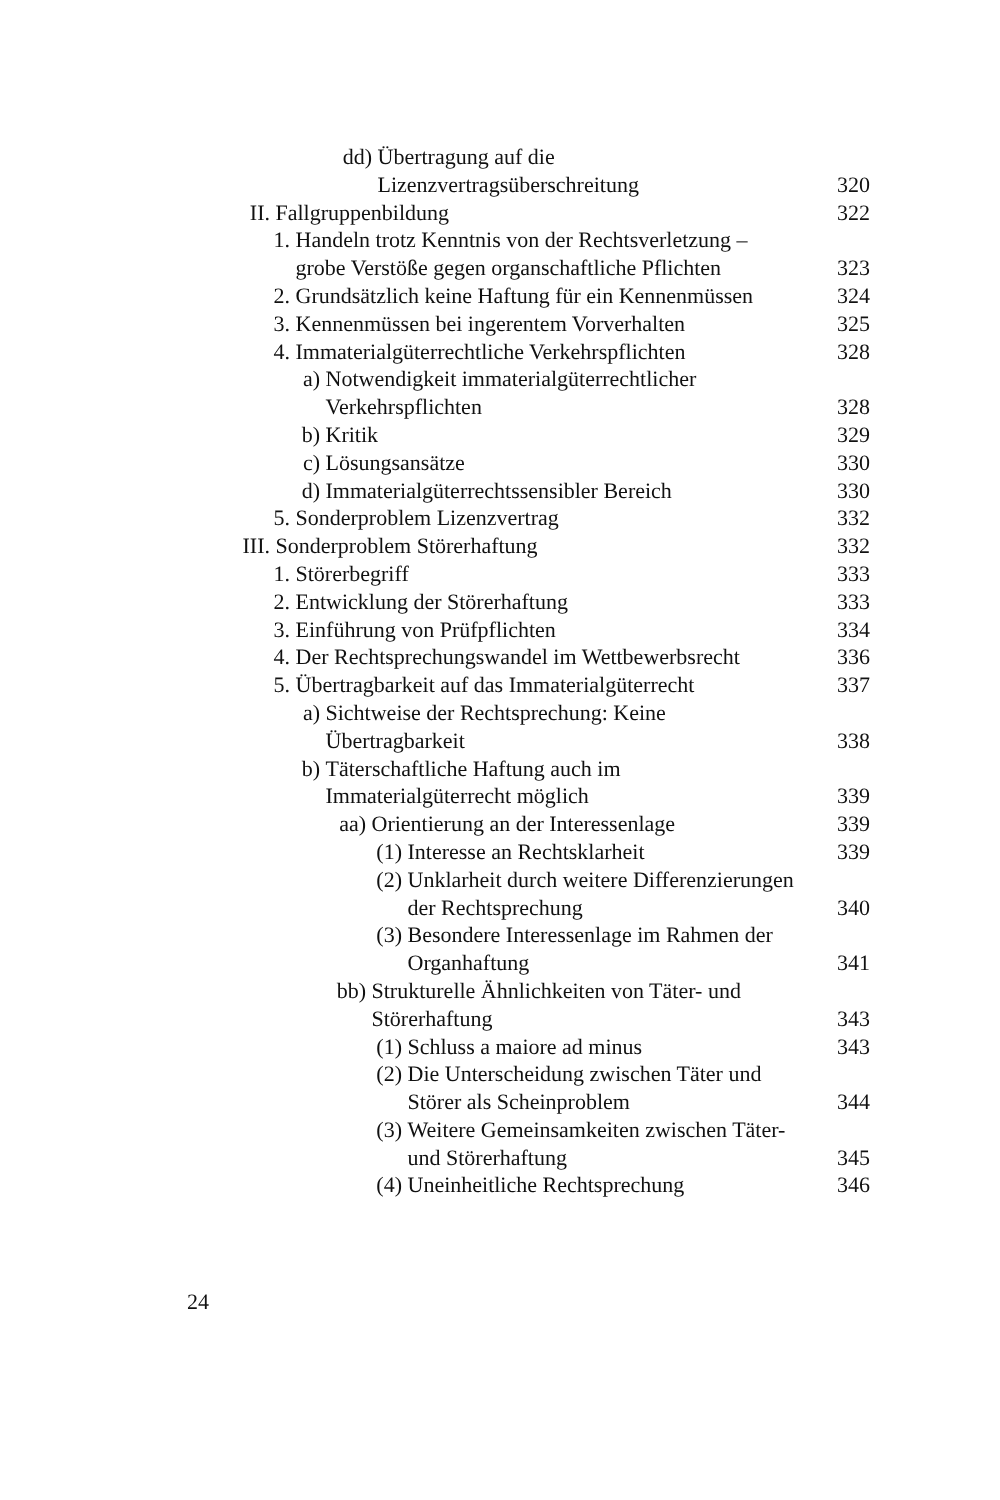dd) Übertragung auf die
Lizenzvertragsüberschreitung
320
II. Fallgruppenbildung 322
1. Handeln trotz Kenntnis von der Rechtsverletzung –
grobe Verstöße gegen organschaftliche Pflichten
323
2. Grundsätzlich keine Haftung für ein Kennenmüssen
324
3. Kennenmüssen bei ingerentem Vorverhalten
325
4. Immaterialgüterrechtliche Verkehrspflichten
328
a) Notwendigkeit immaterialgüterrechtlicher
Verkehrspflichten
328
b) Kritik 329
c) Lösungsansätze 330
d) Immaterialgüterrechtssensibler Bereich
330
5. Sonderproblem Lizenzvertrag 332
III. Sonderproblem Störerhaftung
332
1. Störerbegriff 333
2. Entwicklung der Störerhaftung
333
3. Einführung von Prüfpflichten
334
4. Der Rechtsprechungswandel im Wettbewerbsrecht
336
5. Übertragbarkeit auf das Immaterialgüterrecht
337
a) Sichtweise der Rechtsprechung: Keine
Übertragbarkeit
338
b) Täterschaftliche Haftung auch im
Immaterialgüterrecht möglich
339
aa) Orientierung an der Interessenlage
339
(1) Interesse an Rechtsklarheit
339
(2) Unklarheit durch weitere Differenzierungen
der Rechtsprechung
340
(3) Besondere Interessenlage im Rahmen der
Organhaftung
341
bb) Strukturelle Ähnlichkeiten von Täter- und
Störerhaftung
343
(1) Schluss a maiore ad minus 343
(2) Die Unterscheidung zwischen Täter und
Störer als Scheinproblem
344
(3) Weitere Gemeinsamkeiten zwischen Täter-
und Störerhaftung
345
(4) Uneinheitliche Rechtsprechung
346
24